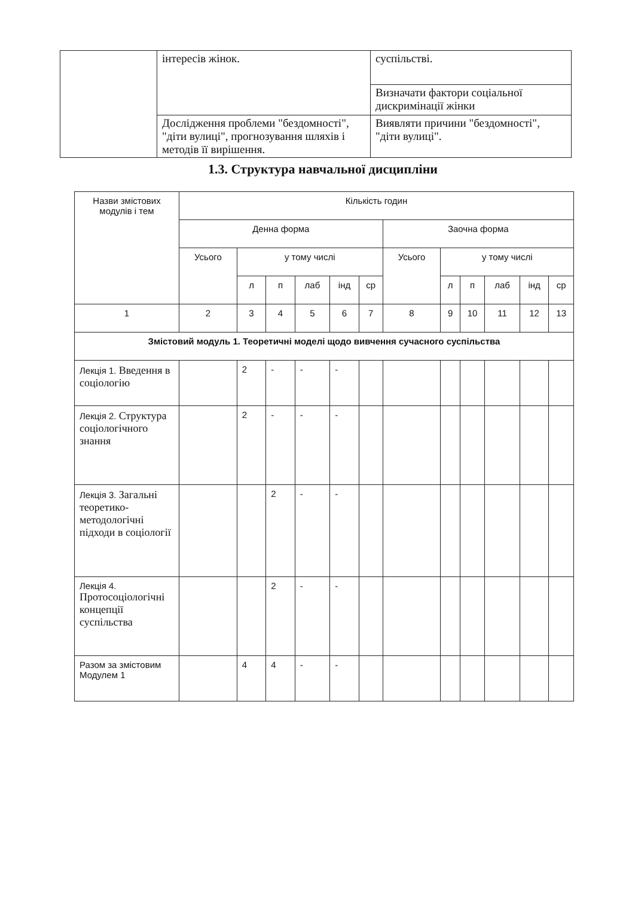| | інтересів жінок. | суспільстві. |
| | | Визначати фактори соціальної дискримінації жінки |
| | Дослідження проблеми "бездомності", "діти вулиці", прогнозування шляхів і методів її вирішення. | Виявляти причини "бездомності", "діти вулиці". |
1.3. Структура навчальної дисципліни
| Назви змістових модулів і тем | Кількість годин | | | | | | | | | | | |
| --- | --- | --- | --- | --- | --- | --- | --- | --- | --- | --- | --- | --- |
| | Денна форма | | | | | | Заочна форма | | | | | |
| | Усього | у тому числі | | | | | Усього | у тому числі | | | | |
| | | л | п | лаб | інд | ср | | л | п | лаб | інд | ср |
| 1 | 2 | 3 | 4 | 5 | 6 | 7 | 8 | 9 | 10 | 11 | 12 | 13 |
| Змістовий модуль 1. Теоретичні моделі щодо вивчення сучасного суспільства | | | | | | | | | | | | |
| Лекція 1. Введення в соціологію | | 2 | - | - | - | | | | | | | |
| Лекція 2. Структура соціологічного знання | | 2 | - | - | - | | | | | | | |
| Лекція 3. Загальні теоретико-методологічні підходи в соціології | | | 2 | - | - | | | | | | | |
| Лекція 4. Протосоціологічні концепції суспільства | | | 2 | - | - | | | | | | | |
| Разом за змістовим Модулем 1 | | 4 | 4 | - | - | | | | | | | |